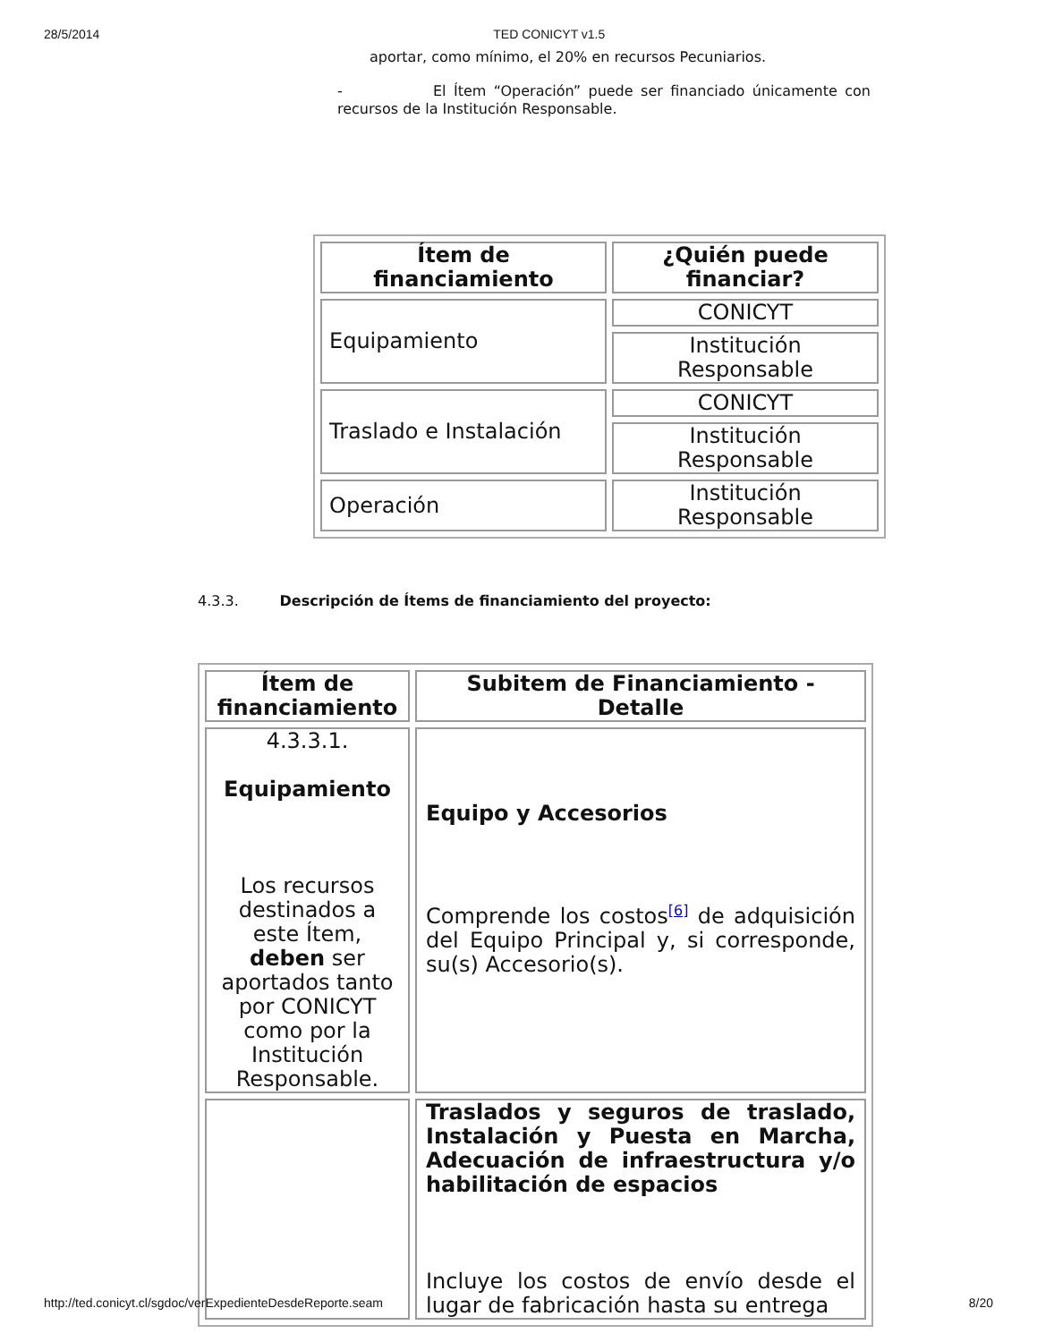28/5/2014 TED CONICYT v1.5
aportar, como mínimo, el 20% en recursos Pecuniarios.
- El Ítem “Operación” puede ser financiado únicamente con recursos de la Institución Responsable.
| Ítem de financiamiento | ¿Quién puede financiar? |
| --- | --- |
| Equipamiento | CONICYT |
| | Institución Responsable |
| Traslado e Instalación | CONICYT |
| | Institución Responsable |
| Operación | Institución Responsable |
4.3.3. Descripción de Ítems de financiamiento del proyecto:
| Ítem de financiamiento | Subitem de Financiamiento - Detalle |
| --- | --- |
| 4.3.3.1. Equipamiento Los recursos destinados a este Ítem, deben ser aportados tanto por CONICYT como por la Institución Responsable. | Equipo y Accesorios Comprende los costos<sup>[6]</sup> de adquisición del Equipo Principal y, si corresponde, su(s) Accesorio(s). |
| | Traslados y seguros de traslado, Instalación y Puesta en Marcha, Adecuación de infraestructura y/o habilitación de espacios Incluye los costos de envío desde el lugar de fabricación hasta su entrega |
http://ted.conicyt.cl/sgdoc/verExpedienteDesdeReporte.seam 8/20